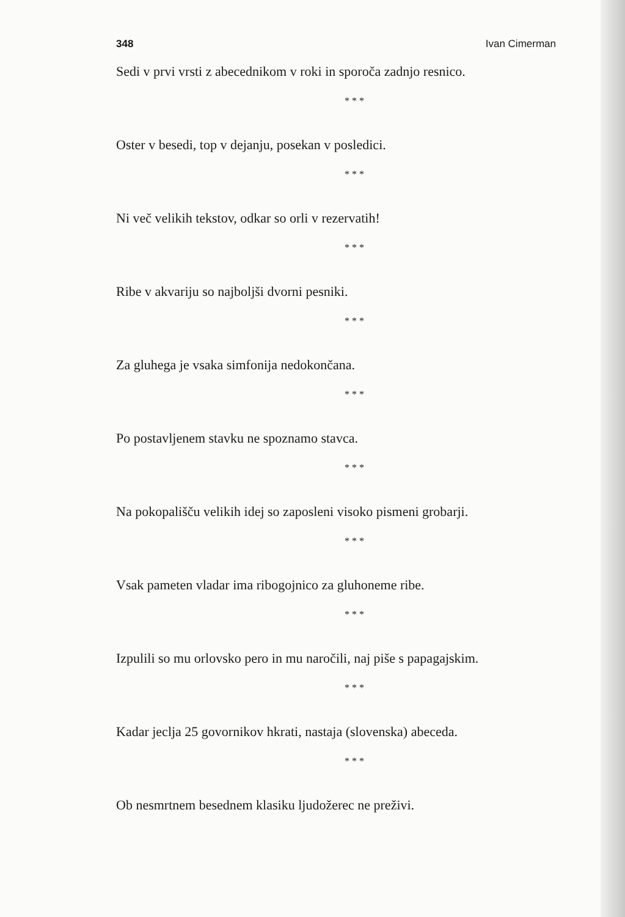348 Ivan Cimerman
Sedi v prvi vrsti z abecednikom v roki in sporoča zadnjo resnico.
* * *
Oster v besedi, top v dejanju, posekan v posledici.
* * *
Ni več velikih tekstov, odkar so orli v rezervatih!
* * *
Ribe v akvariju so najboljši dvorni pesniki.
* * *
Za gluhega je vsaka simfonija nedokončana.
* * *
Po postavljenem stavku ne spoznamo stavca.
* * *
Na pokopališču velikih idej so zaposleni visoko pismeni grobarji.
* * *
Vsak pameten vladar ima ribogojnico za gluhoneme ribe.
* * *
Izpulili so mu orlovsko pero in mu naročili, naj piše s papagajskim.
* * *
Kadar jeclja 25 govornikov hkrati, nastaja (slovenska) abeceda.
* * *
Ob nesmrtnem besednem klasiku ljudožerec ne preživi.